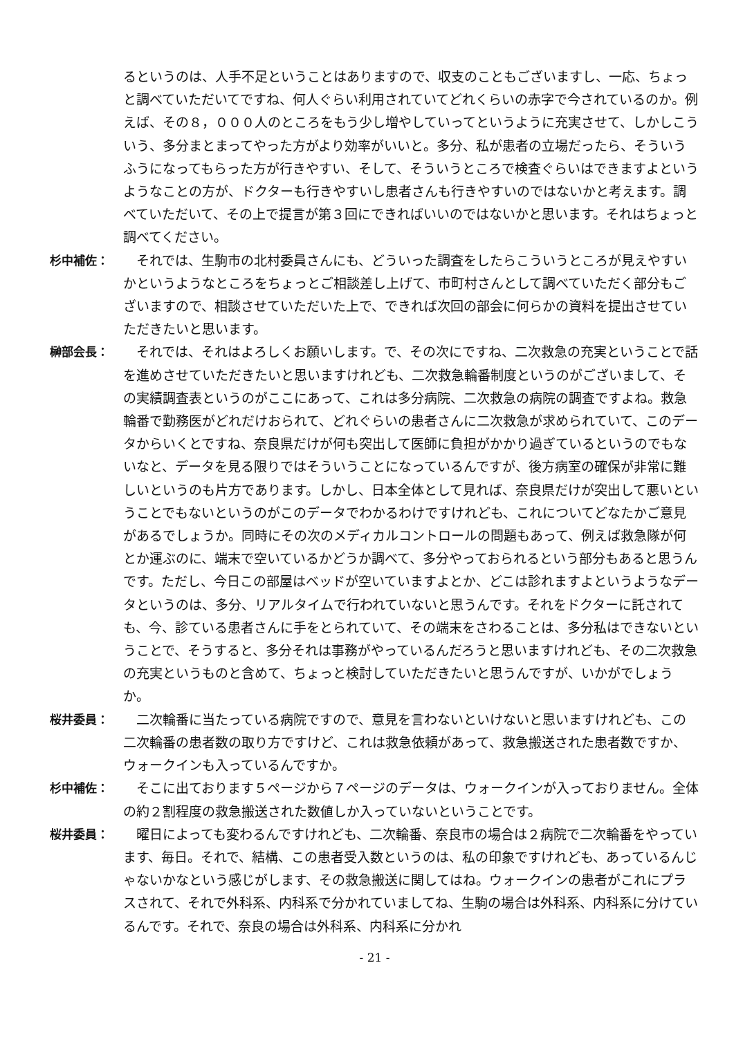るというのは、人手不足ということはありますので、収支のこともございますし、一応、ちょっと調べていただいてですね、何人ぐらい利用されていてどれくらいの赤字で今されているのか。例えば、その８，０００人のところをもう少し増やしていってというように充実させて、しかしこういう、多分まとまってやった方がより効率がいいと。多分、私が患者の立場だったら、そういうふうになってもらった方が行きやすい、そして、そういうところで検査ぐらいはできますよというようなことの方が、ドクターも行きやすいし患者さんも行きやすいのではないかと考えます。調べていただいて、その上で提言が第３回にできればいいのではないかと思います。それはちょっと調べてください。
杉中補佐： それでは、生駒市の北村委員さんにも、どういった調査をしたらこういうところが見えやすいかというようなところをちょっとご相談差し上げて、市町村さんとして調べていただく部分もございますので、相談させていただいた上で、できれば次回の部会に何らかの資料を提出させていただきたいと思います。
榊部会長： それでは、それはよろしくお願いします。で、その次にですね、二次救急の充実ということで話を進めさせていただきたいと思いますけれども、二次救急輪番制度というのがございまして、その実績調査表というのがここにあって、これは多分病院、二次救急の病院の調査ですよね。救急輪番で勤務医がどれだけおられて、どれぐらいの患者さんに二次救急が求められていて、このデータからいくとですね、奈良県だけが何も突出して医師に負担がかかり過ぎているというのでもないなと、データを見る限りではそういうことになっているんですが、後方病室の確保が非常に難しいというのも片方であります。しかし、日本全体として見れば、奈良県だけが突出して悪いということでもないというのがこのデータでわかるわけですけれども、これについてどなたかご意見があるでしょうか。同時にその次のメディカルコントロールの問題もあって、例えば救急隊が何とか運ぶのに、端末で空いているかどうか調べて、多分やっておられるという部分もあると思うんです。ただし、今日この部屋はベッドが空いていますよとか、どこは診れますよというようなデータというのは、多分、リアルタイムで行われていないと思うんです。それをドクターに託されても、今、診ている患者さんに手をとられていて、その端末をさわることは、多分私はできないということで、そうすると、多分それは事務がやっているんだろうと思いますけれども、その二次救急の充実というものと含めて、ちょっと検討していただきたいと思うんですが、いかがでしょうか。
桜井委員： 二次輪番に当たっている病院ですので、意見を言わないといけないと思いますけれども、この二次輪番の患者数の取り方ですけど、これは救急依頼があって、救急搬送された患者数ですか、ウォークインも入っているんですか。
杉中補佐： そこに出ております５ページから７ページのデータは、ウォークインが入っておりません。全体の約２割程度の救急搬送された数値しか入っていないということです。
桜井委員： 曜日によっても変わるんですけれども、二次輪番、奈良市の場合は２病院で二次輪番をやっています、毎日。それで、結構、この患者受入数というのは、私の印象ですけれども、あっているんじゃないかなという感じがします、その救急搬送に関してはね。ウォークインの患者がこれにプラスされて、それで外科系、内科系で分かれていましてね、生駒の場合は外科系、内科系に分けているんです。それで、奈良の場合は外科系、内科系に分かれ
- 21 -